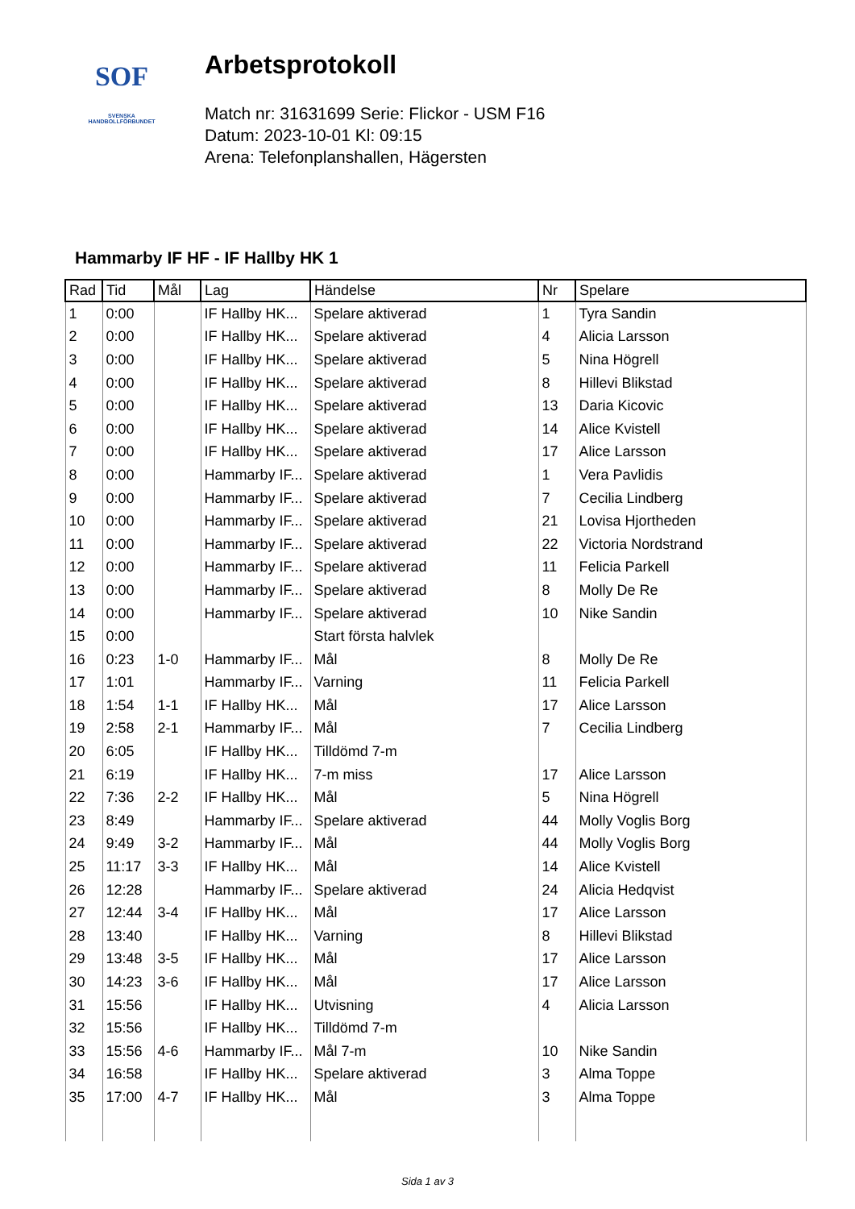SOF
SVENSKA
HANDBOLLFÖRBUNDET
Arbetsprotokoll
Match nr: 31631699 Serie: Flickor - USM F16
Datum: 2023-10-01 Kl: 09:15
Arena: Telefonplanshallen, Hägersten
Hammarby IF HF - IF Hallby HK 1
| Rad | Tid | Mål | Lag | Händelse | Nr | Spelare |
| --- | --- | --- | --- | --- | --- | --- |
| 1 | 0:00 | | IF Hallby HK... | Spelare aktiverad | 1 | Tyra Sandin |
| 2 | 0:00 | | IF Hallby HK... | Spelare aktiverad | 4 | Alicia Larsson |
| 3 | 0:00 | | IF Hallby HK... | Spelare aktiverad | 5 | Nina Högrell |
| 4 | 0:00 | | IF Hallby HK... | Spelare aktiverad | 8 | Hillevi Blikstad |
| 5 | 0:00 | | IF Hallby HK... | Spelare aktiverad | 13 | Daria Kicovic |
| 6 | 0:00 | | IF Hallby HK... | Spelare aktiverad | 14 | Alice Kvistell |
| 7 | 0:00 | | IF Hallby HK... | Spelare aktiverad | 17 | Alice Larsson |
| 8 | 0:00 | | Hammarby IF... | Spelare aktiverad | 1 | Vera Pavlidis |
| 9 | 0:00 | | Hammarby IF... | Spelare aktiverad | 7 | Cecilia Lindberg |
| 10 | 0:00 | | Hammarby IF... | Spelare aktiverad | 21 | Lovisa Hjortheden |
| 11 | 0:00 | | Hammarby IF... | Spelare aktiverad | 22 | Victoria Nordstrand |
| 12 | 0:00 | | Hammarby IF... | Spelare aktiverad | 11 | Felicia Parkell |
| 13 | 0:00 | | Hammarby IF... | Spelare aktiverad | 8 | Molly De Re |
| 14 | 0:00 | | Hammarby IF... | Spelare aktiverad | 10 | Nike Sandin |
| 15 | 0:00 | | | Start första halvlek | | |
| 16 | 0:23 | 1-0 | Hammarby IF... | Mål | 8 | Molly De Re |
| 17 | 1:01 | | Hammarby IF... | Varning | 11 | Felicia Parkell |
| 18 | 1:54 | 1-1 | IF Hallby HK... | Mål | 17 | Alice Larsson |
| 19 | 2:58 | 2-1 | Hammarby IF... | Mål | 7 | Cecilia Lindberg |
| 20 | 6:05 | | IF Hallby HK... | Tilldömd 7-m | | |
| 21 | 6:19 | | IF Hallby HK... | 7-m miss | 17 | Alice Larsson |
| 22 | 7:36 | 2-2 | IF Hallby HK... | Mål | 5 | Nina Högrell |
| 23 | 8:49 | | Hammarby IF... | Spelare aktiverad | 44 | Molly Voglis Borg |
| 24 | 9:49 | 3-2 | Hammarby IF... | Mål | 44 | Molly Voglis Borg |
| 25 | 11:17 | 3-3 | IF Hallby HK... | Mål | 14 | Alice Kvistell |
| 26 | 12:28 | | Hammarby IF... | Spelare aktiverad | 24 | Alicia Hedqvist |
| 27 | 12:44 | 3-4 | IF Hallby HK... | Mål | 17 | Alice Larsson |
| 28 | 13:40 | | IF Hallby HK... | Varning | 8 | Hillevi Blikstad |
| 29 | 13:48 | 3-5 | IF Hallby HK... | Mål | 17 | Alice Larsson |
| 30 | 14:23 | 3-6 | IF Hallby HK... | Mål | 17 | Alice Larsson |
| 31 | 15:56 | | IF Hallby HK... | Utvisning | 4 | Alicia Larsson |
| 32 | 15:56 | | IF Hallby HK... | Tilldömd 7-m | | |
| 33 | 15:56 | 4-6 | Hammarby IF... | Mål 7-m | 10 | Nike Sandin |
| 34 | 16:58 | | IF Hallby HK... | Spelare aktiverad | 3 | Alma Toppe |
| 35 | 17:00 | 4-7 | IF Hallby HK... | Mål | 3 | Alma Toppe |
Sida 1 av 3